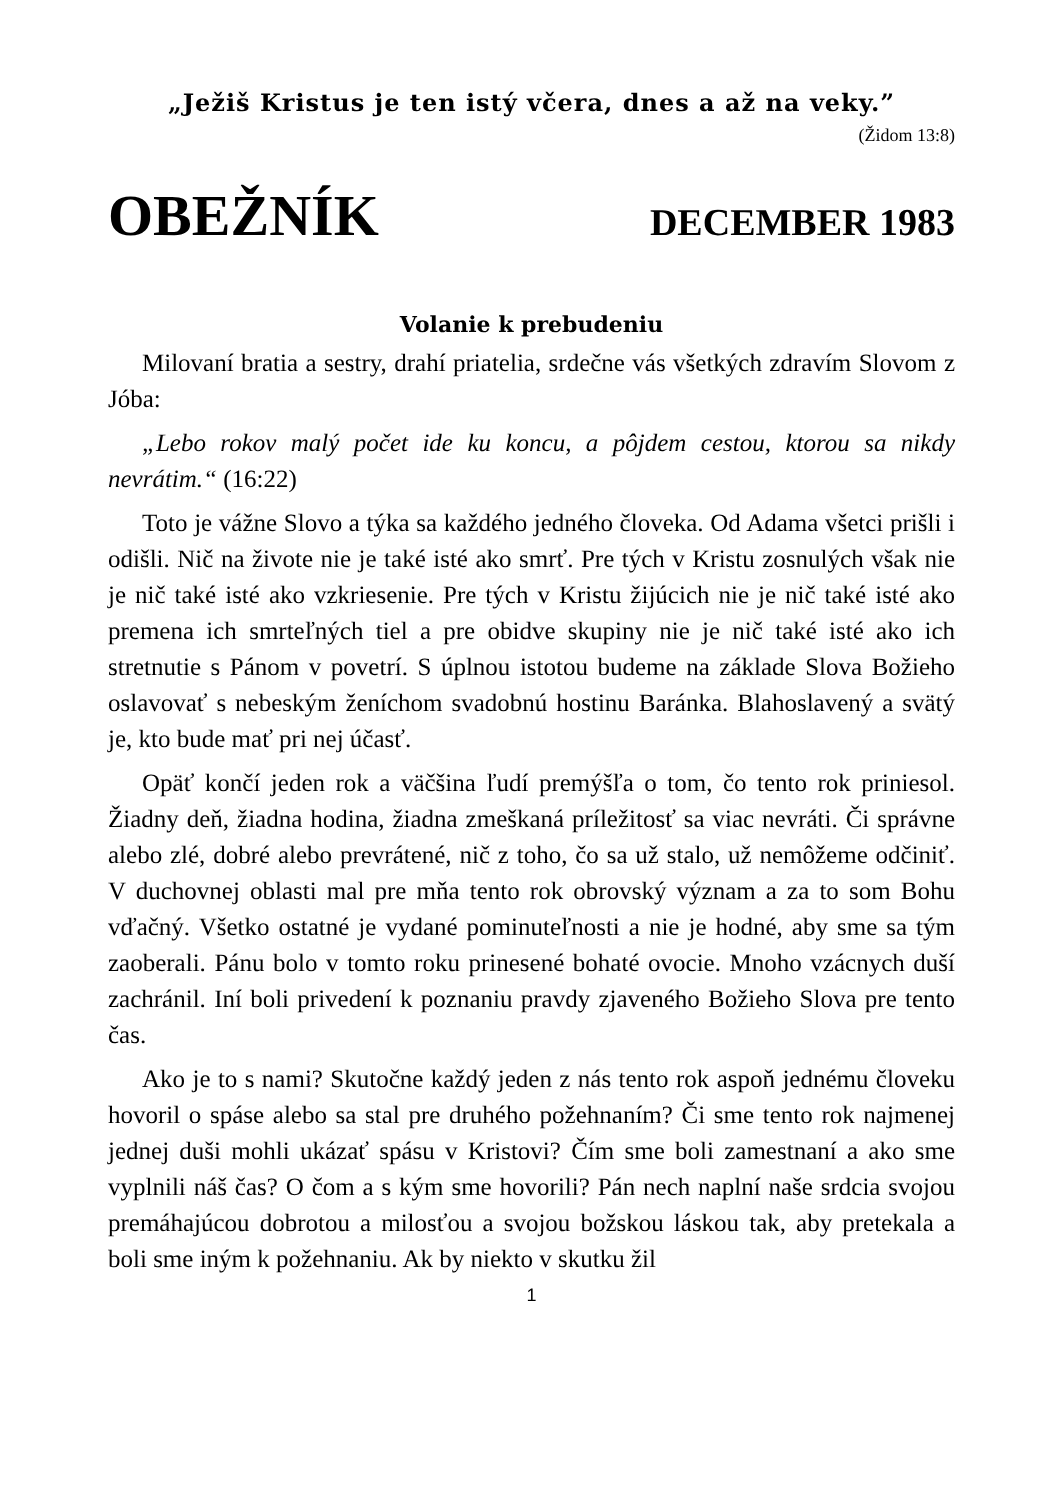„Ježiš Kristus je ten istý včera, dnes a až na veky.”
(Židom 13:8)
OBEŽNÍK DECEMBER 1983
Volanie k prebudeniu
Milovaní bratia a sestry, drahí priatelia, srdečne vás všetkých zdravím Slovom z Jóba:
„Lebo rokov malý počet ide ku koncu, a pôjdem cestou, ktorou sa nikdy nevrátim.“ (16:22)
Toto je vážne Slovo a týka sa každého jedného človeka. Od Adama všetci prišli i odišli. Nič na živote nie je také isté ako smrť. Pre tých v Kristu zosnulých však nie je nič také isté ako vzkriesenie. Pre tých v Kristu žijúcich nie je nič také isté ako premena ich smrteľných tiel a pre obidve skupiny nie je nič také isté ako ich stretnutie s Pánom v povetrí. S úplnou istotou budeme na základe Slova Božieho oslavovať s nebeským ženíchom svadobnú hostinu Baránka. Blahoslavený a svätý je, kto bude mať pri nej účasť.
Opäť končí jeden rok a väčšina ľudí premýšľa o tom, čo tento rok priniesol. Žiadny deň, žiadna hodina, žiadna zmeškaná príležitosť sa viac nevráti. Či správne alebo zlé, dobré alebo prevrátené, nič z toho, čo sa už stalo, už nemôžeme odčiniť. V duchovnej oblasti mal pre mňa tento rok obrovský význam a za to som Bohu vďačný. Všetko ostatné je vydané pominuteľnosti a nie je hodné, aby sme sa tým zaoberali. Pánu bolo v tomto roku prinesené bohaté ovocie. Mnoho vzácnych duší zachránil. Iní boli privedení k poznaniu pravdy zjaveného Božieho Slova pre tento čas.
Ako je to s nami? Skutočne každý jeden z nás tento rok aspoň jednému človeku hovoril o spáse alebo sa stal pre druhého požehnaním? Či sme tento rok najmenej jednej duši mohli ukázať spásu v Kristovi? Čím sme boli zamestnaní a ako sme vyplnili náš čas? O čom a s kým sme hovorili? Pán nech naplní naše srdcia svojou premáhajúcou dobrotou a milosťou a svojou božskou láskou tak, aby pretekala a boli sme iným k požehnaniu. Ak by niekto v skutku žil
1